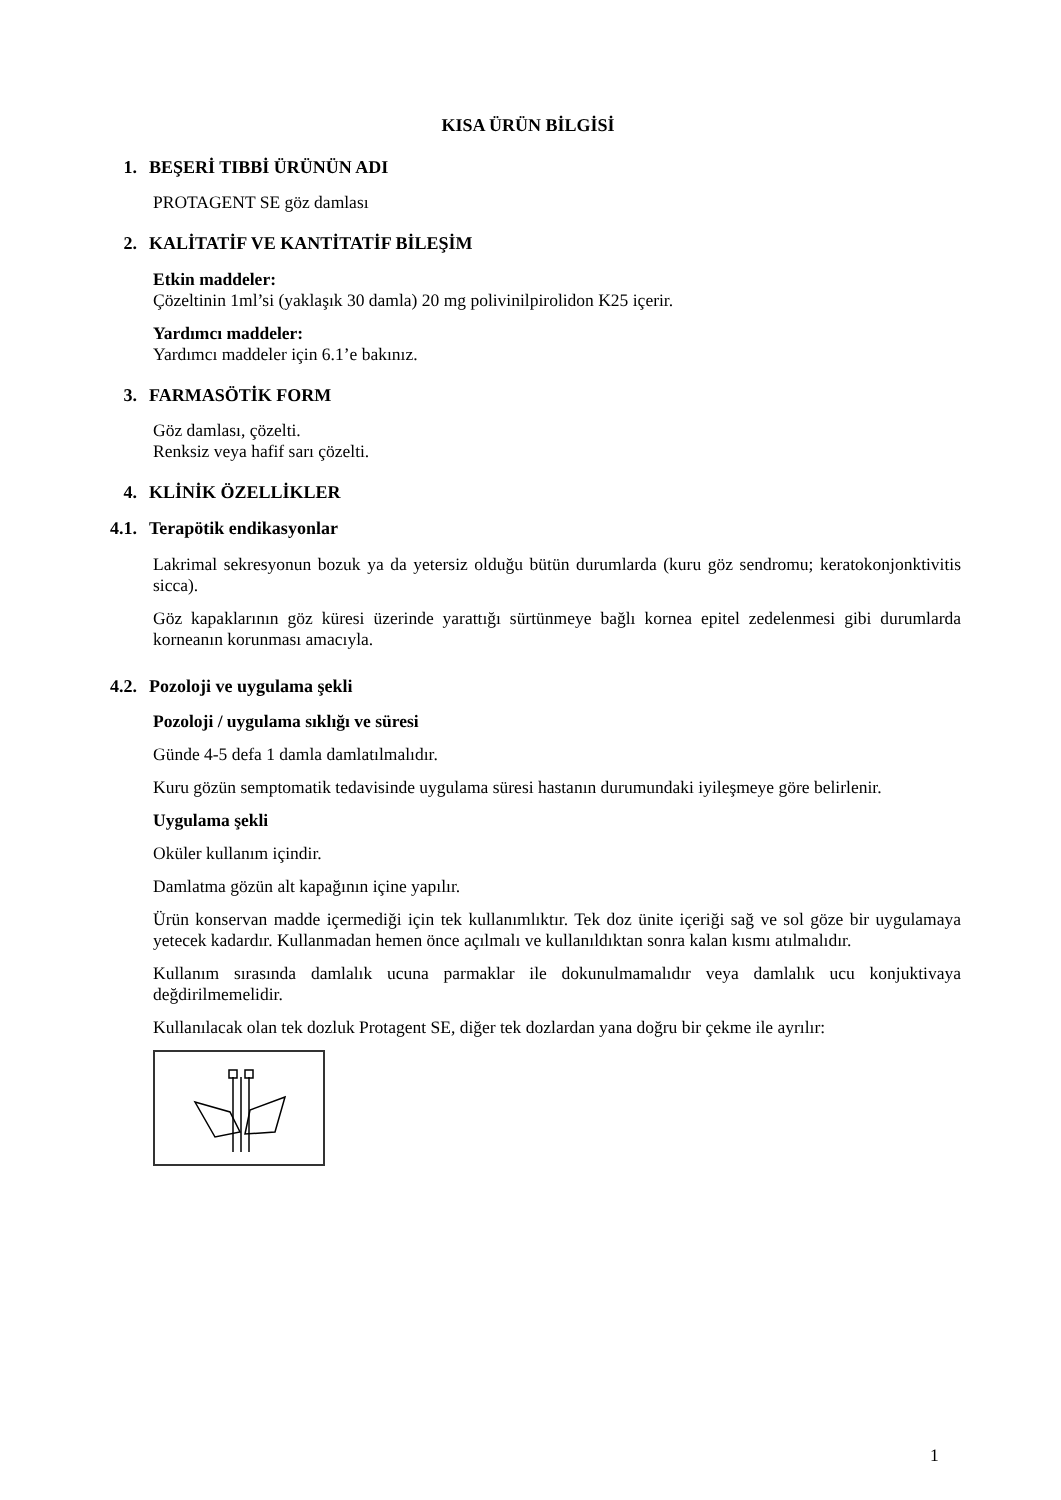KISA ÜRÜN BİLGİSİ
1. BEŞERİ TIBBİ ÜRÜNÜN ADI
PROTAGENT SE göz damlası
2. KALİTATİF VE KANTİTATİF BİLEŞİM
Etkin maddeler:
Çözeltinin 1ml’si (yaklaşık 30 damla) 20 mg polivinilpirolidon K25 içerir.
Yardımcı maddeler:
Yardımcı maddeler için 6.1’e bakınız.
3. FARMASÖTİK FORM
Göz damlası, çözelti.
Renksiz veya hafif sarı çözelti.
4. KLİNİK ÖZELLİKLER
4.1. Terapötik endikasyonlar
Lakrimal sekresyonun bozuk ya da yetersiz olduğu bütün durumlarda (kuru göz sendromu; keratokonjonktivitis sicca).
Göz kapaklarının göz küresi üzerinde yarattığı sürtünmeye bağlı kornea epitel zedelenmesi gibi durumlarda korneanın korunması amacıyla.
4.2. Pozoloji ve uygulama şekli
Pozoloji / uygulama sıklığı ve süresi
Günde 4-5 defa 1 damla damlatılmalıdır.
Kuru gözün semptomatik tedavisinde uygulama süresi hastanın durumundaki iyileşmeye göre belirlenir.
Uygulama şekli
Oküler kullanım içindir.
Damlatma gözün alt kapağının içine yapılır.
Ürün konservan madde içermediği için tek kullanımlıktır. Tek doz ünite içeriği sağ ve sol göze bir uygulamaya yetecek kadardır. Kullanmadan hemen önce açılmalı ve kullanıldıktan sonra kalan kısmı atılmalıdır.
Kullanım sırasında damlalık ucuna parmaklar ile dokunulmamalıdır veya damlalık ucu konjuktivaya değdirilmemelidir.
Kullanılacak olan tek dozluk Protagent SE, diğer tek dozlardan yana doğru bir çekme ile ayrılır:
1